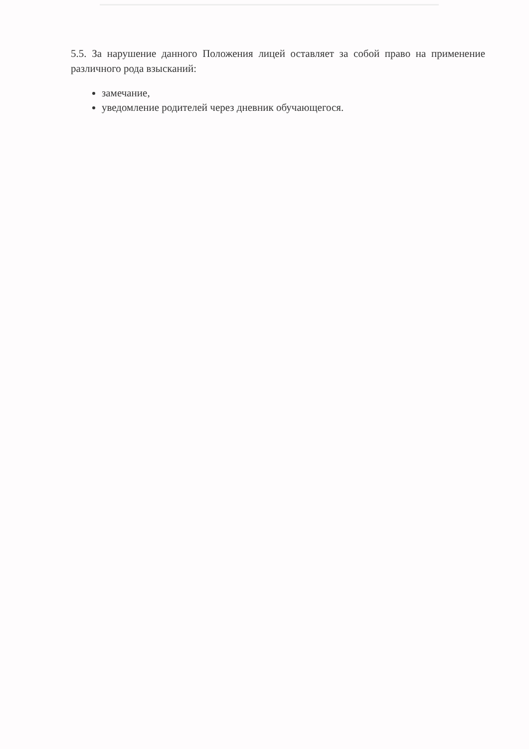5.5. За нарушение данного Положения лицей оставляет за собой право на применение различного рода взысканий:
замечание,
уведомление родителей через дневник обучающегося.